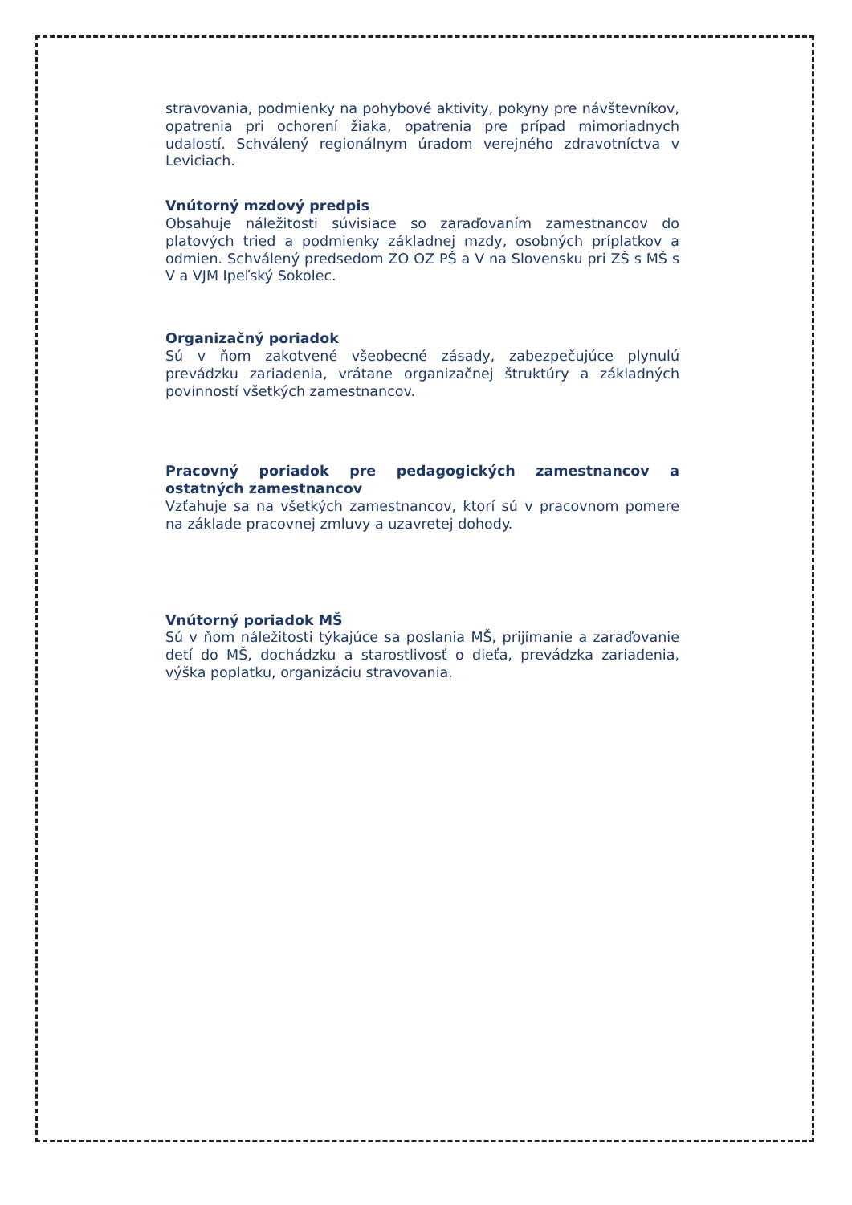stravovania, podmienky na pohybové aktivity, pokyny pre návštevníkov, opatrenia pri ochorení žiaka, opatrenia pre prípad mimoriadnych udalostí. Schválený regionálnym úradom verejného zdravotníctva v Leviciach.
Vnútorný mzdový predpis
Obsahuje náležitosti súvisiace so zaraďovaním zamestnancov do platových tried a podmienky základnej mzdy, osobných príplatkov a odmien. Schválený predsedom ZO OZ PŠ a V na Slovensku pri ZŠ s MŠ s V a VJM Ipeľský Sokolec.
Organizačný poriadok
Sú v ňom zakotvené všeobecné zásady, zabezpečujúce plynulú prevádzku zariadenia, vrátane organizačnej štruktúry a základných povinností všetkých zamestnancov.
Pracovný poriadok pre pedagogických zamestnancov a ostatných zamestnancov
Vzťahuje sa na všetkých zamestnancov, ktorí sú v pracovnom pomere na základe pracovnej zmluvy a uzavretej dohody.
Vnútorný poriadok MŠ
Sú v ňom náležitosti týkajúce sa poslania MŠ, prijímanie a zaraďovanie detí do MŠ, dochádzku a starostlivosť o dieťa, prevádzka zariadenia, výška poplatku, organizáciu stravovania.